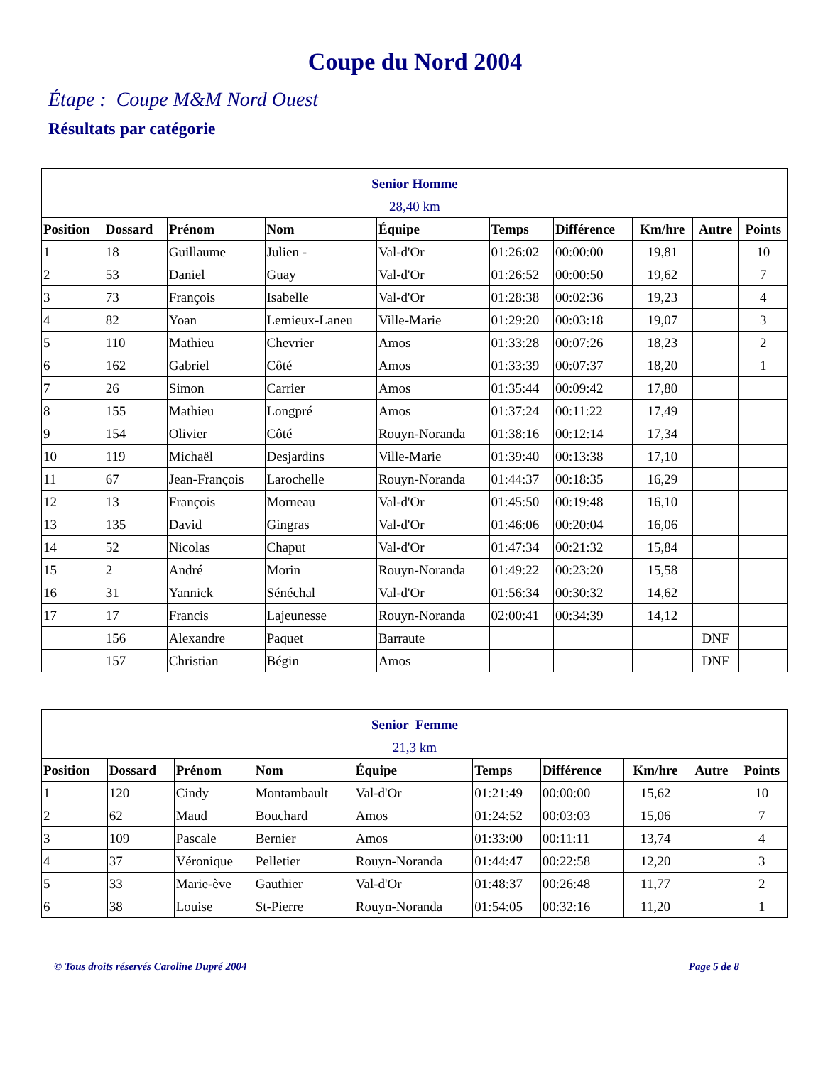Coupe du Nord 2004
Étape : Coupe M&M Nord Ouest
Résultats par catégorie
| Senior Homme 28,40 km | | | | | | | | | |
| --- | --- | --- | --- | --- | --- | --- | --- | --- | --- |
| Position | Dossard | Prénom | Nom | Équipe | Temps | Différence | Km/hre | Autre | Points |
| 1 | 18 | Guillaume | Julien - | Val-d'Or | 01:26:02 | 00:00:00 | 19,81 | | 10 |
| 2 | 53 | Daniel | Guay | Val-d'Or | 01:26:52 | 00:00:50 | 19,62 | | 7 |
| 3 | 73 | François | Isabelle | Val-d'Or | 01:28:38 | 00:02:36 | 19,23 | | 4 |
| 4 | 82 | Yoan | Lemieux-Laneu | Ville-Marie | 01:29:20 | 00:03:18 | 19,07 | | 3 |
| 5 | 110 | Mathieu | Chevrier | Amos | 01:33:28 | 00:07:26 | 18,23 | | 2 |
| 6 | 162 | Gabriel | Côté | Amos | 01:33:39 | 00:07:37 | 18,20 | | 1 |
| 7 | 26 | Simon | Carrier | Amos | 01:35:44 | 00:09:42 | 17,80 | | |
| 8 | 155 | Mathieu | Longpré | Amos | 01:37:24 | 00:11:22 | 17,49 | | |
| 9 | 154 | Olivier | Côté | Rouyn-Noranda | 01:38:16 | 00:12:14 | 17,34 | | |
| 10 | 119 | Michaël | Desjardins | Ville-Marie | 01:39:40 | 00:13:38 | 17,10 | | |
| 11 | 67 | Jean-François | Larochelle | Rouyn-Noranda | 01:44:37 | 00:18:35 | 16,29 | | |
| 12 | 13 | François | Morneau | Val-d'Or | 01:45:50 | 00:19:48 | 16,10 | | |
| 13 | 135 | David | Gingras | Val-d'Or | 01:46:06 | 00:20:04 | 16,06 | | |
| 14 | 52 | Nicolas | Chaput | Val-d'Or | 01:47:34 | 00:21:32 | 15,84 | | |
| 15 | 2 | André | Morin | Rouyn-Noranda | 01:49:22 | 00:23:20 | 15,58 | | |
| 16 | 31 | Yannick | Sénéchal | Val-d'Or | 01:56:34 | 00:30:32 | 14,62 | | |
| 17 | 17 | Francis | Lajeunesse | Rouyn-Noranda | 02:00:41 | 00:34:39 | 14,12 | | |
| | 156 | Alexandre | Paquet | Barraute | | | | DNF | |
| | 157 | Christian | Bégin | Amos | | | | DNF | |
| Senior Femme 21,3 km | | | | | | | | | |
| --- | --- | --- | --- | --- | --- | --- | --- | --- | --- |
| Position | Dossard | Prénom | Nom | Équipe | Temps | Différence | Km/hre | Autre | Points |
| 1 | 120 | Cindy | Montambault | Val-d'Or | 01:21:49 | 00:00:00 | 15,62 | | 10 |
| 2 | 62 | Maud | Bouchard | Amos | 01:24:52 | 00:03:03 | 15,06 | | 7 |
| 3 | 109 | Pascale | Bernier | Amos | 01:33:00 | 00:11:11 | 13,74 | | 4 |
| 4 | 37 | Véronique | Pelletier | Rouyn-Noranda | 01:44:47 | 00:22:58 | 12,20 | | 3 |
| 5 | 33 | Marie-ève | Gauthier | Val-d'Or | 01:48:37 | 00:26:48 | 11,77 | | 2 |
| 6 | 38 | Louise | St-Pierre | Rouyn-Noranda | 01:54:05 | 00:32:16 | 11,20 | | 1 |
© Tous droits réservés Caroline Dupré 2004 Page 5 de 8